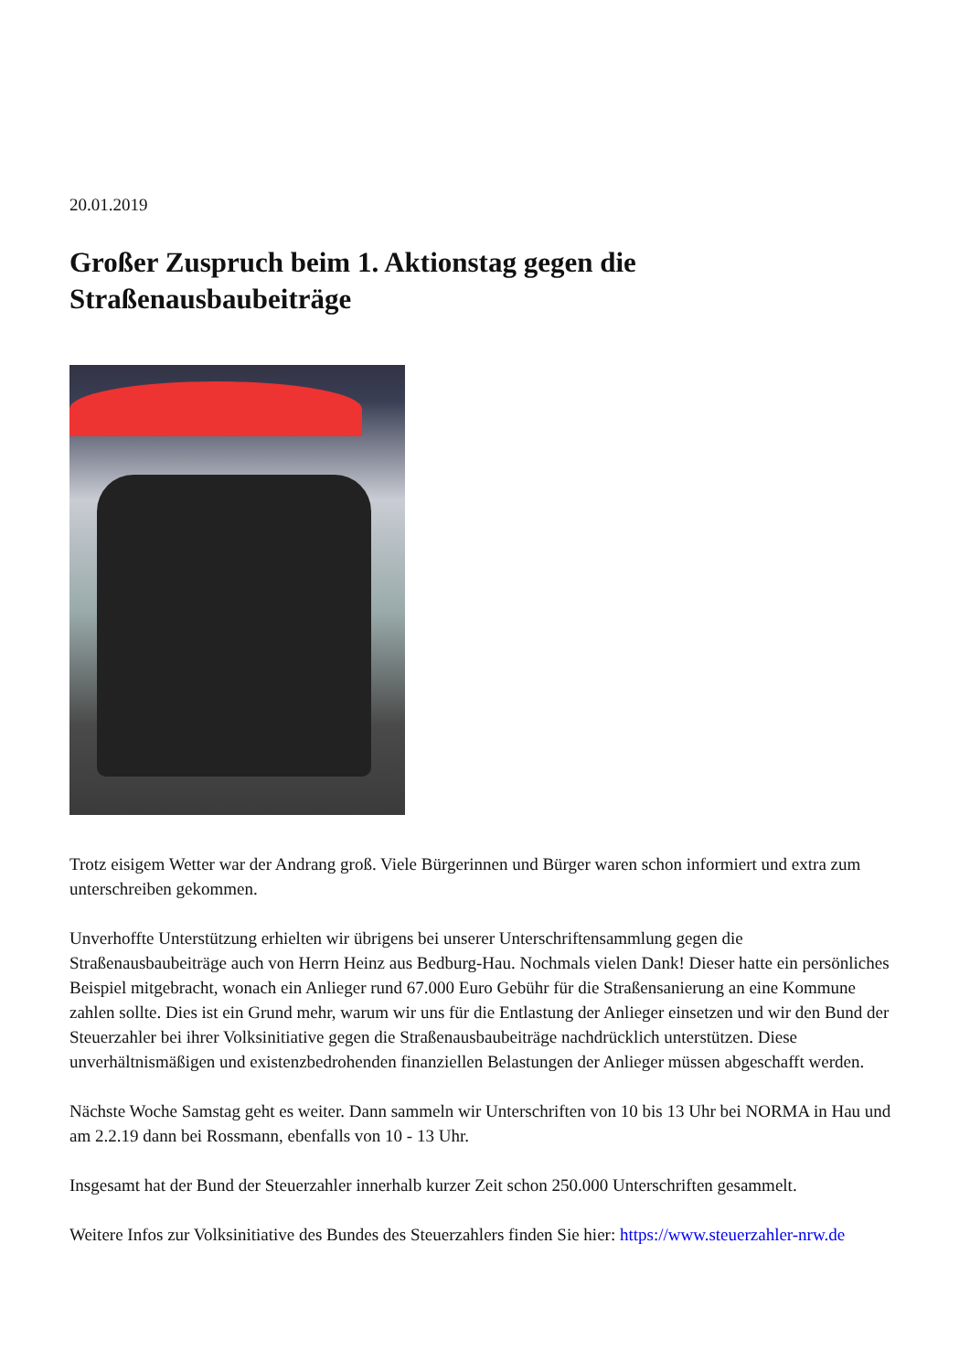20.01.2019
Großer Zuspruch beim 1. Aktionstag gegen die Straßenausbaubeiträge
Trotz eisigem Wetter war der Andrang groß. Viele Bürgerinnen und Bürger waren schon informiert und extra zum unterschreiben gekommen.
Unverhoffte Unterstützung erhielten wir übrigens bei unserer Unterschriftensammlung gegen die Straßenausbaubeiträge auch von Herrn Heinz aus Bedburg-Hau. Nochmals vielen Dank! Dieser hatte ein persönliches Beispiel mitgebracht, wonach ein Anlieger rund 67.000 Euro Gebühr für die Straßensanierung an eine Kommune zahlen sollte. Dies ist ein Grund mehr, warum wir uns für die Entlastung der Anlieger einsetzen und wir den Bund der Steuerzahler bei ihrer Volksinitiative gegen die Straßenausbaubeiträge nachdrücklich unterstützen. Diese unverhältnismäßigen und existenzbedrohenden finanziellen Belastungen der Anlieger müssen abgeschafft werden.
Nächste Woche Samstag geht es weiter. Dann sammeln wir Unterschriften von 10 bis 13 Uhr bei NORMA in Hau und am 2.2.19 dann bei Rossmann, ebenfalls von 10 - 13 Uhr.
Insgesamt hat der Bund der Steuerzahler innerhalb kurzer Zeit schon 250.000 Unterschriften gesammelt.
Weitere Infos zur Volksinitiative des Bundes des Steuerzahlers finden Sie hier: https://www.steuerzahler-nrw.de